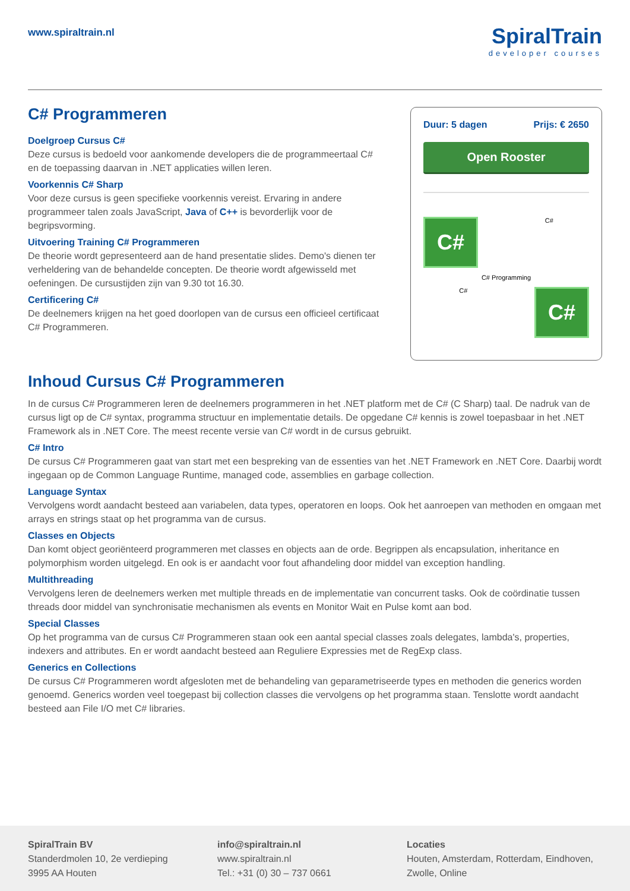www.spiraltrain.nl
SpiralTrain
developer courses
C# Programmeren
Doelgroep Cursus C#
Deze cursus is bedoeld voor aankomende developers die de programmeertaal C# en de toepassing daarvan in .NET applicaties willen leren.
Voorkennis C# Sharp
Voor deze cursus is geen specifieke voorkennis vereist. Ervaring in andere programmeer talen zoals JavaScript, Java of C++ is bevorderlijk voor de begripsvorming.
Uitvoering Training C# Programmeren
De theorie wordt gepresenteerd aan de hand presentatie slides. Demo's dienen ter verheldering van de behandelde concepten. De theorie wordt afgewisseld met oefeningen. De cursustijden zijn van 9.30 tot 16.30.
Certificering C#
De deelnemers krijgen na het goed doorlopen van de cursus een officieel certificaat C# Programmeren.
Duur: 5 dagen Prijs: € 2650
Open Rooster
C#
C#
C# Programming
C#
C#
Inhoud Cursus C# Programmeren
In de cursus C# Programmeren leren de deelnemers programmeren in het .NET platform met de C# (C Sharp) taal. De nadruk van de cursus ligt op de C# syntax, programma structuur en implementatie details. De opgedane C# kennis is zowel toepasbaar in het .NET Framework als in .NET Core. The meest recente versie van C# wordt in de cursus gebruikt.
C# Intro
De cursus C# Programmeren gaat van start met een bespreking van de essenties van het .NET Framework en .NET Core. Daarbij wordt ingegaan op de Common Language Runtime, managed code, assemblies en garbage collection.
Language Syntax
Vervolgens wordt aandacht besteed aan variabelen, data types, operatoren en loops. Ook het aanroepen van methoden en omgaan met arrays en strings staat op het programma van de cursus.
Classes en Objects
Dan komt object georiënteerd programmeren met classes en objects aan de orde. Begrippen als encapsulation, inheritance en polymorphism worden uitgelegd. En ook is er aandacht voor fout afhandeling door middel van exception handling.
Multithreading
Vervolgens leren de deelnemers werken met multiple threads en de implementatie van concurrent tasks. Ook de coördinatie tussen threads door middel van synchronisatie mechanismen als events en Monitor Wait en Pulse komt aan bod.
Special Classes
Op het programma van de cursus C# Programmeren staan ook een aantal special classes zoals delegates, lambda's, properties, indexers and attributes. En er wordt aandacht besteed aan Reguliere Expressies met de RegExp class.
Generics en Collections
De cursus C# Programmeren wordt afgesloten met de behandeling van geparametriseerde types en methoden die generics worden genoemd. Generics worden veel toegepast bij collection classes die vervolgens op het programma staan. Tenslotte wordt aandacht besteed aan File I/O met C# libraries.
SpiralTrain BV
Standerdmolen 10, 2e verdieping
3995 AA Houten
info@spiraltrain.nl
www.spiraltrain.nl
Tel.: +31 (0) 30 – 737 0661
Locaties
Houten, Amsterdam, Rotterdam, Eindhoven, Zwolle, Online